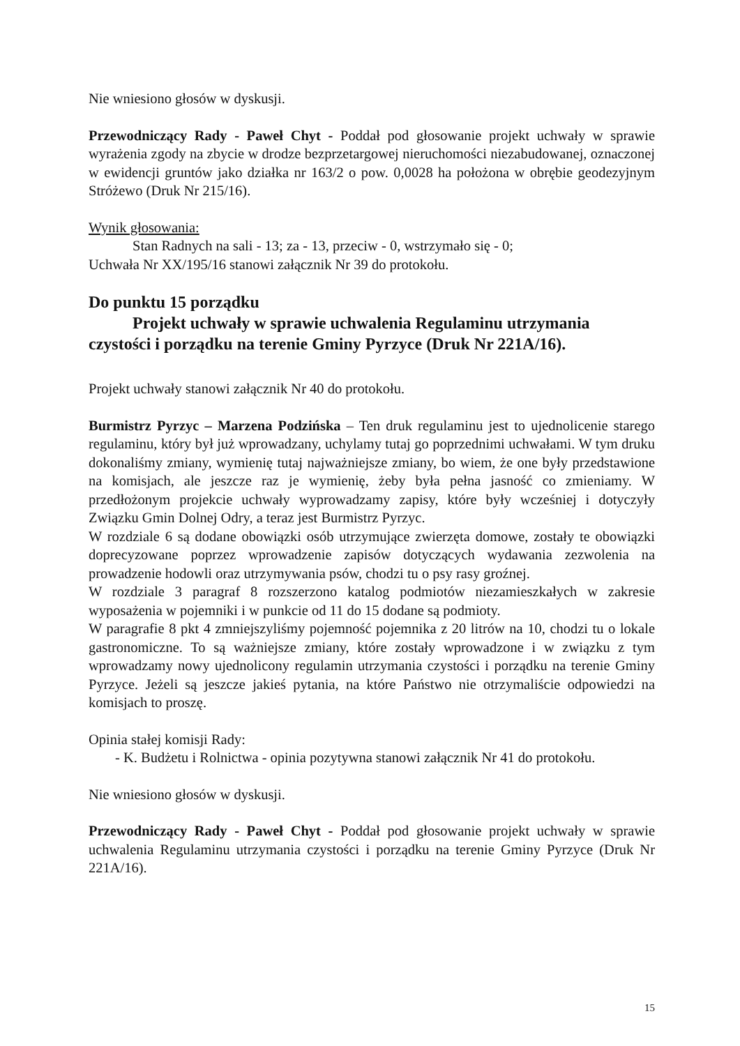Nie wniesiono głosów w dyskusji.
Przewodniczący Rady - Paweł Chyt - Poddał pod głosowanie projekt uchwały w sprawie wyrażenia zgody na zbycie w drodze bezprzetargowej nieruchomości niezabudowanej, oznaczonej w ewidencji gruntów jako działka nr 163/2 o pow. 0,0028 ha położona w obrębie geodezyjnym Stróżewo (Druk Nr 215/16).
Wynik głosowania:
Stan Radnych na sali - 13; za - 13, przeciw - 0, wstrzymało się - 0;
Uchwała Nr XX/195/16 stanowi załącznik Nr 39 do protokołu.
Do punktu 15 porządku
Projekt uchwały w sprawie uchwalenia Regulaminu utrzymania
czystości i porządku na terenie Gminy Pyrzyce (Druk Nr 221A/16).
Projekt uchwały stanowi załącznik Nr 40 do protokołu.
Burmistrz Pyrzyc – Marzena Podzińska – Ten druk regulaminu jest to ujednolicenie starego regulaminu, który był już wprowadzany, uchylamy tutaj go poprzednimi uchwałami. W tym druku dokonaliśmy zmiany, wymienię tutaj najważniejsze zmiany, bo wiem, że one były przedstawione na komisjach, ale jeszcze raz je wymienię, żeby była pełna jasność co zmieniamy. W przedłożonym projekcie uchwały wyprowadzamy zapisy, które były wcześniej i dotyczyły Związku Gmin Dolnej Odry, a teraz jest Burmistrz Pyrzyc.
W rozdziale 6 są dodane obowiązki osób utrzymujące zwierzęta domowe, zostały te obowiązki doprecyzowane poprzez wprowadzenie zapisów dotyczących wydawania zezwolenia na prowadzenie hodowli oraz utrzymywania psów, chodzi tu o psy rasy groźnej.
W rozdziale 3 paragraf 8 rozszerzono katalog podmiotów niezamieszkałych w zakresie wyposażenia w pojemniki i w punkcie od 11 do 15 dodane są podmioty.
W paragrafie 8 pkt 4 zmniejszyliśmy pojemność pojemnika z 20 litrów na 10, chodzi tu o lokale gastronomiczne. To są ważniejsze zmiany, które zostały wprowadzone i w związku z tym wprowadzamy nowy ujednolicony regulamin utrzymania czystości i porządku na terenie Gminy Pyrzyce. Jeżeli są jeszcze jakieś pytania, na które Państwo nie otrzymaliście odpowiedzi na komisjach to proszę.
Opinia stałej komisji Rady:
- K. Budżetu i Rolnictwa - opinia pozytywna stanowi załącznik Nr 41 do protokołu.
Nie wniesiono głosów w dyskusji.
Przewodniczący Rady - Paweł Chyt - Poddał pod głosowanie projekt uchwały w sprawie uchwalenia Regulaminu utrzymania czystości i porządku na terenie Gminy Pyrzyce (Druk Nr 221A/16).
15